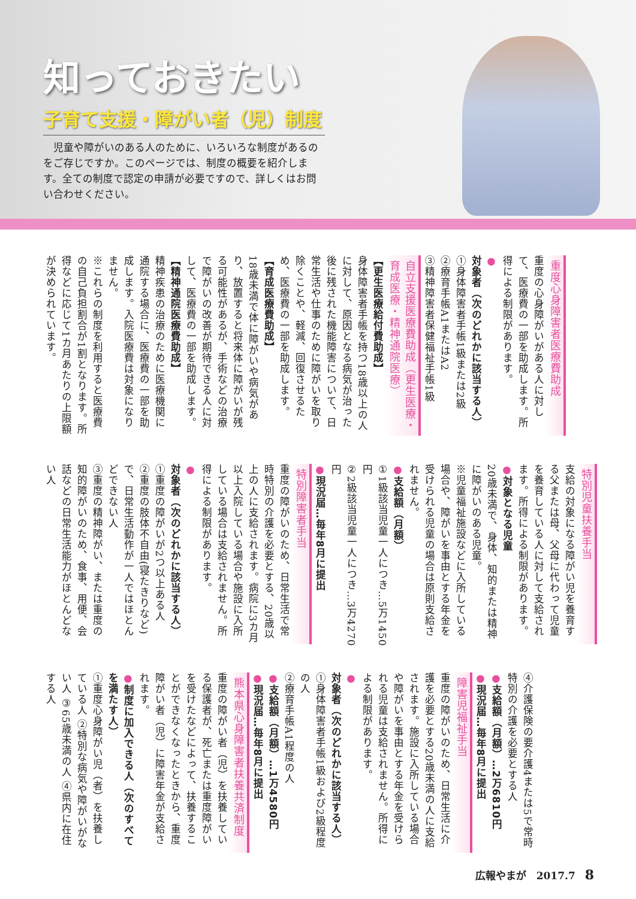知っておきたい
子育て支援・障がい者（児）制度
児童や障がいのある人のために、いろいろな制度があるのをご存じですか。このページでは、制度の概要を紹介します。全ての制度で認定の申請が必要ですので、詳しくはお問い合わせください。
重度心身障害者医療費助成
重度の心身障がいがある人に対して、医療費の一部を助成します。所得による制限があります。
●対象者（次のどれかに該当する人）
①身体障害者手帳1級または2級
②療育手帳A1またはA2
③精神障害者保健福祉手帳1級
自立支援医療費助成（更生医療・育成医療・精神通院医療）
【更生医療給付費助成】
身体障害者手帳を持つ18歳以上の人に対して、原因となる病気が治った後に残された機能障害について、日常生活や仕事のために障がいを取り除くことや、軽減、回復させるため、医療費の一部を助成します。
【育成医療費助成】
18歳未満で体に障がいや病気があり、放置すると将来体に障がいが残る可能性があるが、手術などの治療で障がいの改善が期待できる人に対して、医療費の一部を助成します。
【精神通院医療費助成】
精神疾患の治療のために医療機関に通院する場合に、医療費の一部を助成します。入院医療費は対象になりません。
※これらの制度を利用すると医療費の自己負担割合が1割となります。所得などに応じて1カ月あたりの上限額が決められています。
特別児童扶養手当
支給の対象になる障がい児を養育する父または母、父母に代わって児童を養育している人に対して支給されます。所得による制限があります。
●対象となる児童
20歳未満で、身体、知的または精神に障がいのある児童。
※児童福祉施設などに入所している場合や、障がいを事由とする年金を受けられる児童の場合は原則支給されません。
●支給額（月額）
①1級該当児童一人につき…5万1450円
②2級該当児童一人につき…3万4270円
●現況届…毎年8月に提出
特別障害者手当
重度の障がいのため、日常生活で常時特別の介護を必要とする、20歳以上の人に支給されます。病院に3カ月以上入院している場合や施設に入所している場合は支給されません。所得による制限があります。
●対象者（次のどれかに該当する人）
①重度の障がいが2つ以上ある人
②重度の肢体不自由(寝たきりなど)で、日常生活動作が一人ではほとんどできない人
③重度の精神障がい、または重度の知的障がいのため、食事、用便、会話などの日常生活能力がほとんどない人
④介護保険の要介護4または5で常時特別の介護を必要とする人
●支給額（月額）…2万6810円
●現況届…毎年8月に提出
障害児福祉手当
重度の障がいのため、日常生活に介護を必要とする20歳未満の人に支給されます。施設に入所している場合や障がいを事由とする年金を受けられる児童は支給されません。所得による制限があります。
●対象者（次のどれかに該当する人）
①身体障害者手帳1級および2級程度の人
②療育手帳A1程度の人
●支給額（月額）…1万4580円
●現況届…毎年8月に提出
熊本県心身障害者扶養共済制度
重度の障がい者（児）を扶養している保護者が、死亡または重度障がいを受けたなどによって、扶養することができなくなったときから、重度障がい者（児）に障害年金が支給されます。
●制度に加入できる人（次のすべてを満たす人）
①重度心身障がい児（者）を扶養している人 ②特別な病気や障がいがない人 ③65歳未満の人 ④県内に在住する人
広報やまが　2017.7 8